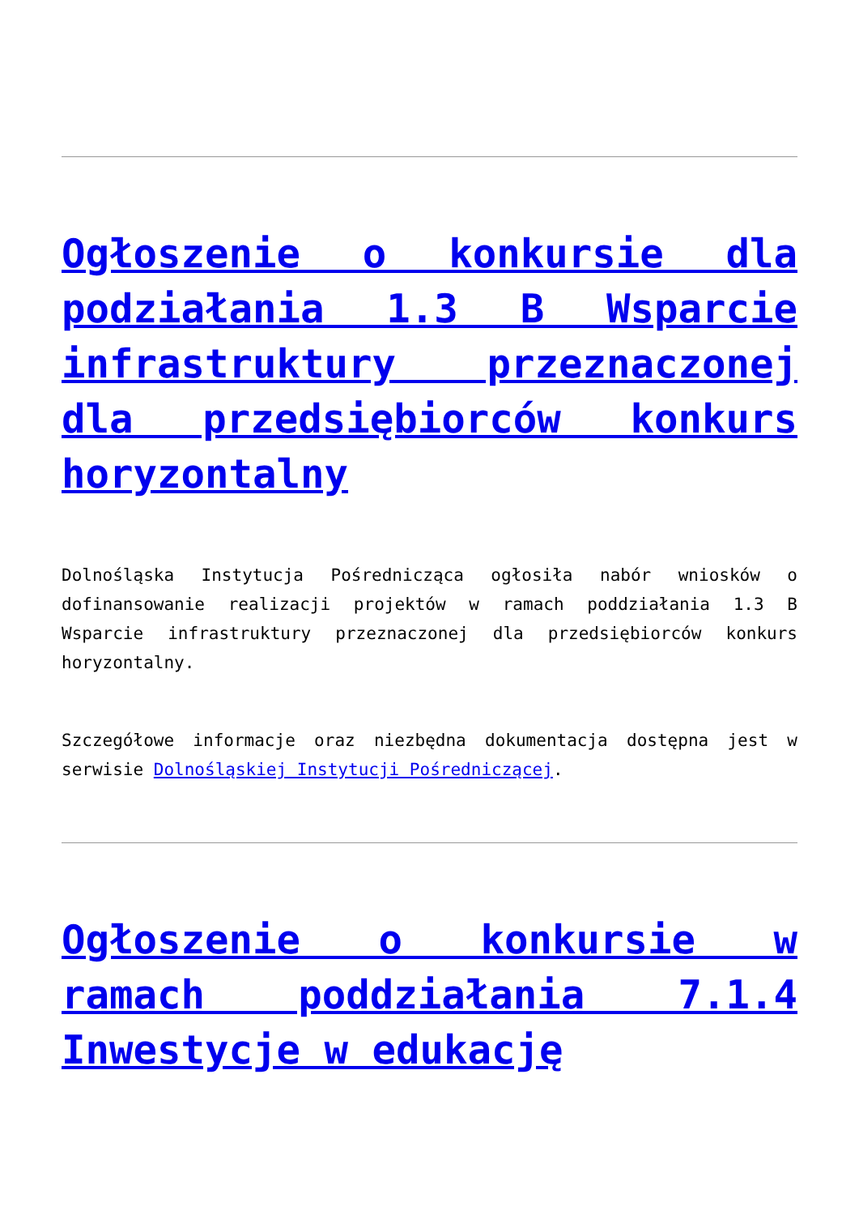Ogłoszenie o konkursie dla podziałania 1.3 B Wsparcie infrastruktury przeznaczonej dla przedsiębiorców konkurs horyzontalny
Dolnośląska Instytucja Pośrednicząca ogłosiła nabór wniosków o dofinansowanie realizacji projektów w ramach poddziałania 1.3 B Wsparcie infrastruktury przeznaczonej dla przedsiębiorców konkurs horyzontalny.
Szczegółowe informacje oraz niezbędna dokumentacja dostępna jest w serwisie Dolnośląskiej Instytucji Pośredniczącej.
Ogłoszenie o konkursie w ramach poddziałania 7.1.4 Inwestycje w edukację